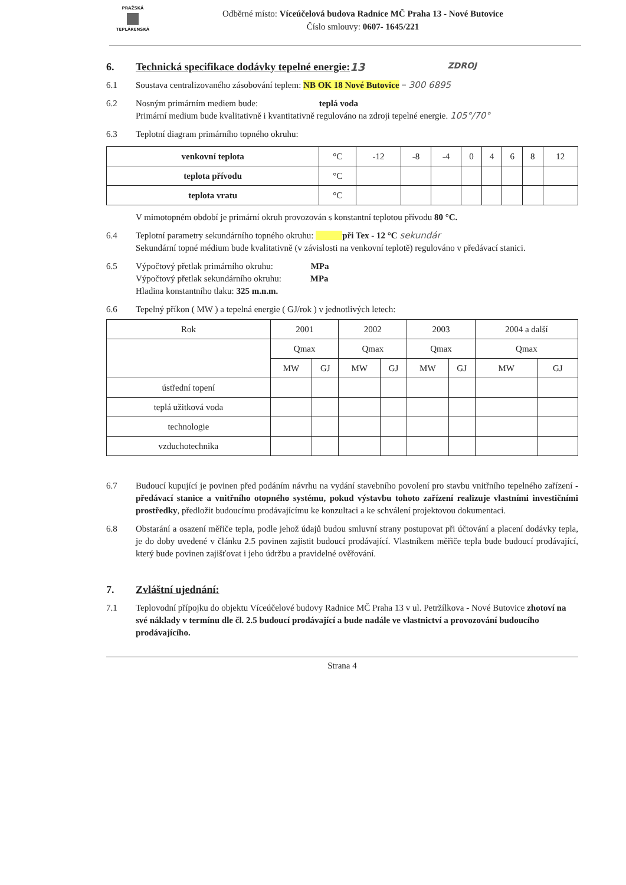PRAŽSKÁ
TEPLÁRENSKÁ
Odběrné místo: Víceúčelová budova Radnice MČ Praha 13 - Nové Butovice
Číslo smlouvy: 0607- 1645/221
6. Technická specifikace dodávky tepelné energie: 13 ZDROJ
6.1 Soustava centralizovaného zásobování teplem: NB OK 18 Nové Butovice = 300 6895
6.2 Nosným primárním mediem bude: teplá voda
Primární medium bude kvalitativně i kvantitativně regulováno na zdroji tepelné energie. 105°/70°
6.3 Teplotní diagram primárního topného okruhu:
| venkovní teplota | °C | -12 | -8 | -4 | 0 | 4 | 6 | 8 | 12 |
| teplota přívodu | °C | | | | | | | | |
| teplota vratu | °C | | | | | | | | |
V mimotopném období je primární okruh provozován s konstantní teplotou přívodu 80 °C.
6.4 Teplotní parametry sekundárního topného okruhu: při Tex - 12 °C sekundár
Sekundární topné médium bude kvalitativně (v závislosti na venkovní teplotě) regulováno v předávací stanici.
6.5 Výpočtový přetlak primárního okruhu: MPa
Výpočtový přetlak sekundárního okruhu: MPa
Hladina konstantního tlaku: 325 m.n.m.
6.6 Tepelný příkon ( MW ) a tepelná energie ( GJ/rok ) v jednotlivých letech:
| Rok | 2001 | | 2002 | | 2003 | | 2004 a další | |
| --- | --- | --- | --- | --- | --- | --- | --- | --- |
| | Qmax | | Qmax | | Qmax | | Qmax | |
| | MW | GJ | MW | GJ | MW | GJ | MW | GJ |
| ústřední topení | | | | | | | | |
| teplá užitková voda | | | | | | | | |
| technologie | | | | | | | | |
| vzduchotechnika | | | | | | | | |
6.7 Budoucí kupující je povinen před podáním návrhu na vydání stavebního povolení pro stavbu vnitřního tepelného zařízení - předávací stanice a vnitřního otopného systému, pokud výstavbu tohoto zařízení realizuje vlastními investičními prostředky, předložit budoucímu prodávajícímu ke konzultaci a ke schválení projektovou dokumentaci.
6.8 Obstarání a osazení měřiče tepla, podle jehož údajů budou smluvní strany postupovat při účtování a placení dodávky tepla, je do doby uvedené v článku 2.5 povinen zajistit budoucí prodávající. Vlastníkem měřiče tepla bude budoucí prodávající, který bude povinen zajišťovat i jeho údržbu a pravidelné ověřování.
7. Zvláštní ujednání:
7.1 Teplovodní přípojku do objektu Víceúčelové budovy Radnice MČ Praha 13 v ul. Petržílkova - Nové Butovice zhotoví na své náklady v termínu dle čl. 2.5 budoucí prodávající a bude nadále ve vlastnictví a provozování budoucího prodávajícího.
Strana 4